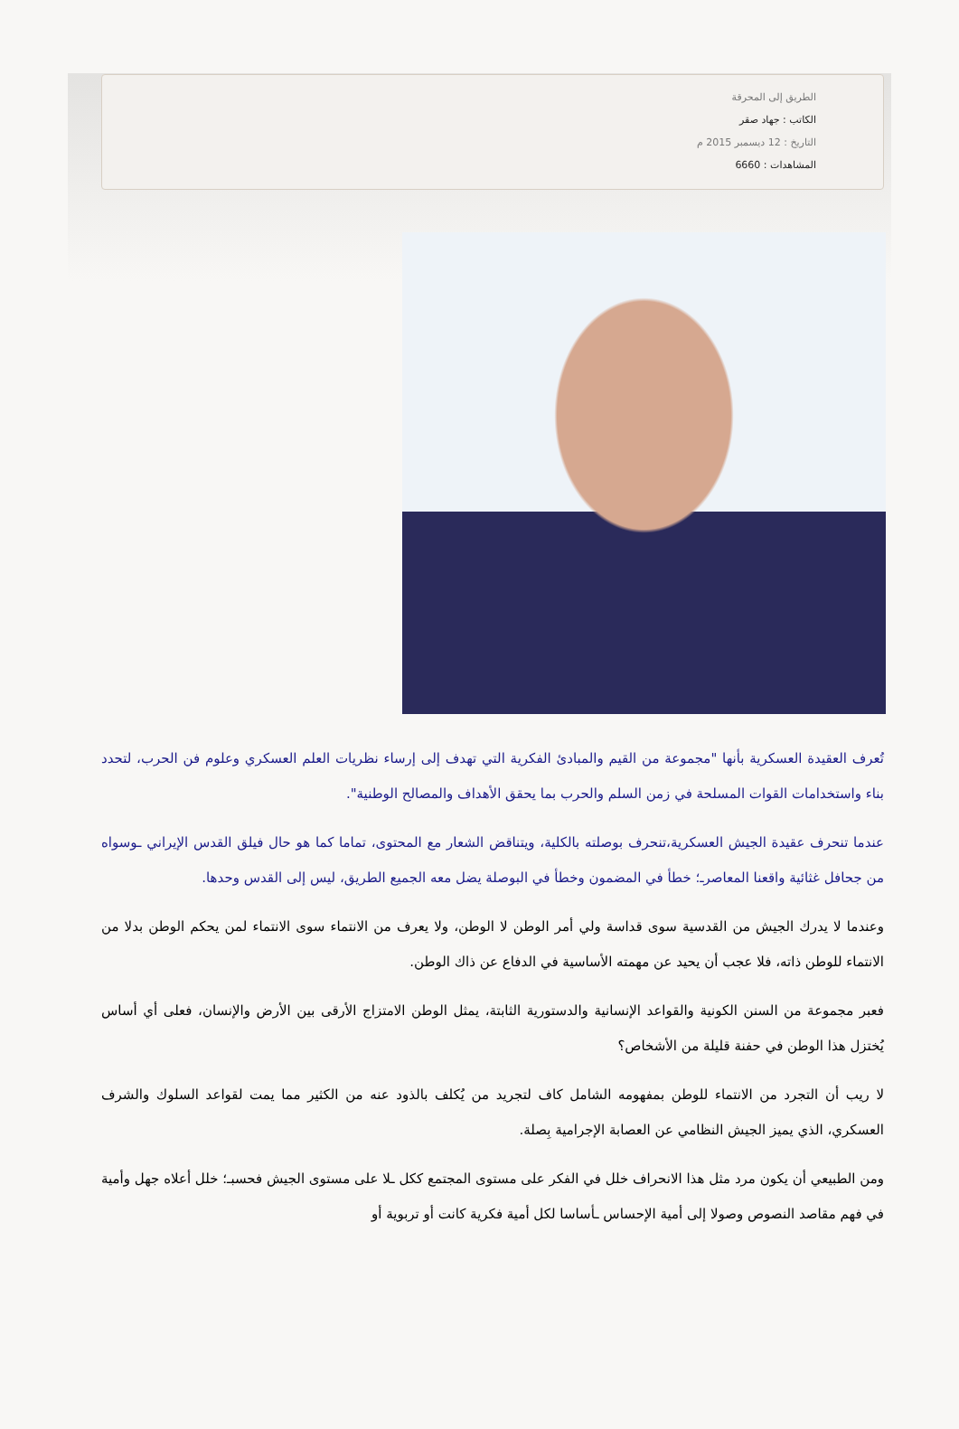الطريق إلى المحرقة
الكاتب : جهاد صقر
التاريخ : 12 ديسمبر 2015 م
المشاهدات : 6660
تُعرف العقيدة العسكرية بأنها "مجموعة من القيم والمبادئ الفكرية التي تهدف إلى إرساء نظريات العلم العسكري وعلوم فن الحرب، لتحدد بناء واستخدامات القوات المسلحة في زمن السلم والحرب بما يحقق الأهداف والمصالح الوطنية".
عندما تنحرف عقيدة الجيش العسكرية،تنحرف بوصلته بالكلية، ويتناقض الشعار مع المحتوى، تماما كما هو حال فيلق القدس الإيراني ـوسواه من جحافل غثائية واقعنا المعاصرـ؛ خطأ في المضمون وخطأ في البوصلة يضل معه الجميع الطريق، ليس إلى القدس وحدها.
وعندما لا يدرك الجيش من القدسية سوى قداسة ولي أمر الوطن لا الوطن، ولا يعرف من الانتماء سوى الانتماء لمن يحكم الوطن بدلا من الانتماء للوطن ذاته، فلا عجب أن يحيد عن مهمته الأساسية في الدفاع عن ذاك الوطن.
فعبر مجموعة من السنن الكونية والقواعد الإنسانية والدستورية الثابتة، يمثل الوطن الامتزاج الأرقى بين الأرض والإنسان، فعلى أي أساس يُختزل هذا الوطن في حفنة قليلة من الأشخاص؟
لا ريب أن التجرد من الانتماء للوطن بمفهومه الشامل كاف لتجريد من يُكلف بالذود عنه من الكثير مما يمت لقواعد السلوك والشرف العسكري، الذي يميز الجيش النظامي عن العصابة الإجرامية بِصلة.
ومن الطبيعي أن يكون مرد مثل هذا الانحراف خلل في الفكر على مستوى المجتمع ككل ـلا على مستوى الجيش فحسبـ؛ خلل أعلاه جهل وأمية في فهم مقاصد النصوص وصولا إلى أمية الإحساس ـأساسا لكل أمية فكرية كانت أو تربوية أو